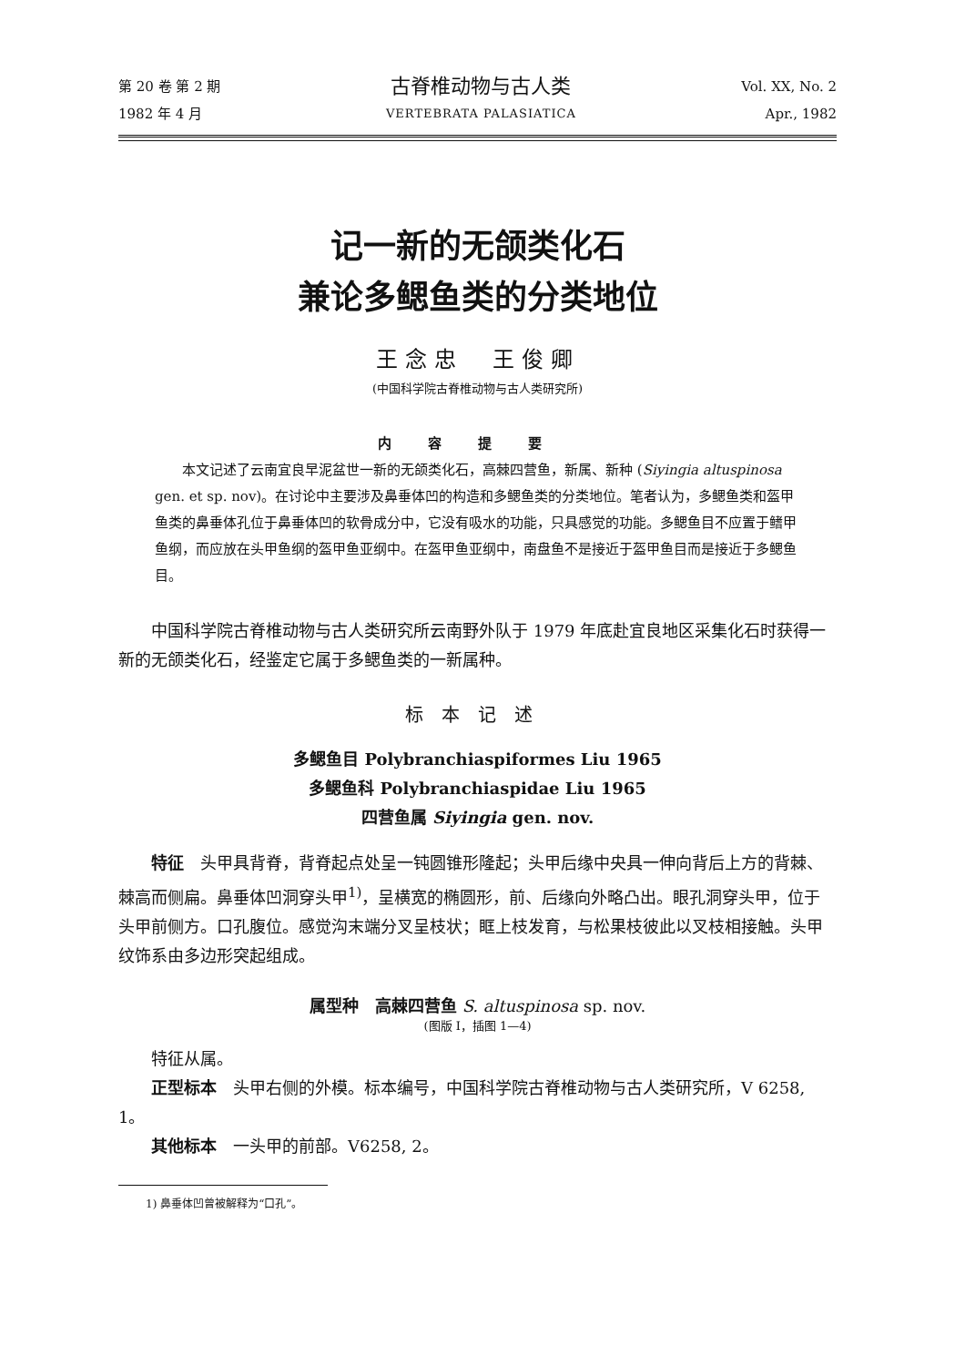第 20 卷 第 2 期
1982 年 4 月
古脊椎动物与古人类
VERTEBRATA PALASIATICA
Vol. XX, No. 2
Apr., 1982
记一新的无颌类化石
兼论多鳃鱼类的分类地位
王念忠　王俊卿
(中国科学院古脊椎动物与古人类研究所)
内容提要
本文记述了云南宜良早泥盆世一新的无颌类化石，高棘四营鱼，新属、新种 (Siyingia altuspinosa gen. et sp. nov)。在讨论中主要涉及鼻垂体凹的构造和多鳃鱼类的分类地位。笔者认为，多鳃鱼类和盔甲鱼类的鼻垂体孔位于鼻垂体凹的软骨成分中，它没有吸水的功能，只具感觉的功能。多鳃鱼目不应置于鳍甲鱼纲，而应放在头甲鱼纲的盔甲鱼亚纲中。在盔甲鱼亚纲中，南盘鱼不是接近于盔甲鱼目而是接近于多鳃鱼目。
中国科学院古脊椎动物与古人类研究所云南野外队于 1979 年底赴宜良地区采集化石时获得一新的无颌类化石，经鉴定它属于多鳃鱼类的一新属种。
标本记述
多鳃鱼目 Polybranchiaspiformes Liu 1965
多鳃鱼科 Polybranchiaspidae Liu 1965
四营鱼属 Siyingia gen. nov.
特征　头甲具背脊，背脊起点处呈一钝圆锥形隆起；头甲后缘中央具一伸向背后上方的背棘、棘高而侧扁。鼻垂体凹洞穿头甲<sup>1)</sup>，呈横宽的椭圆形，前、后缘向外略凸出。眼孔洞穿头甲，位于头甲前侧方。口孔腹位。感觉沟末端分叉呈枝状；眶上枝发育，与松果枝彼此以叉枝相接触。头甲纹饰系由多边形突起组成。
属型种　高棘四营鱼 S. altuspinosa sp. nov.
(图版 I，插图 1—4)
特征从属。
正型标本　头甲右侧的外模。标本编号，中国科学院古脊椎动物与古人类研究所，V 6258, 1。
其他标本　一头甲的前部。V6258, 2。
1) 鼻垂体凹曾被解释为“口孔”。